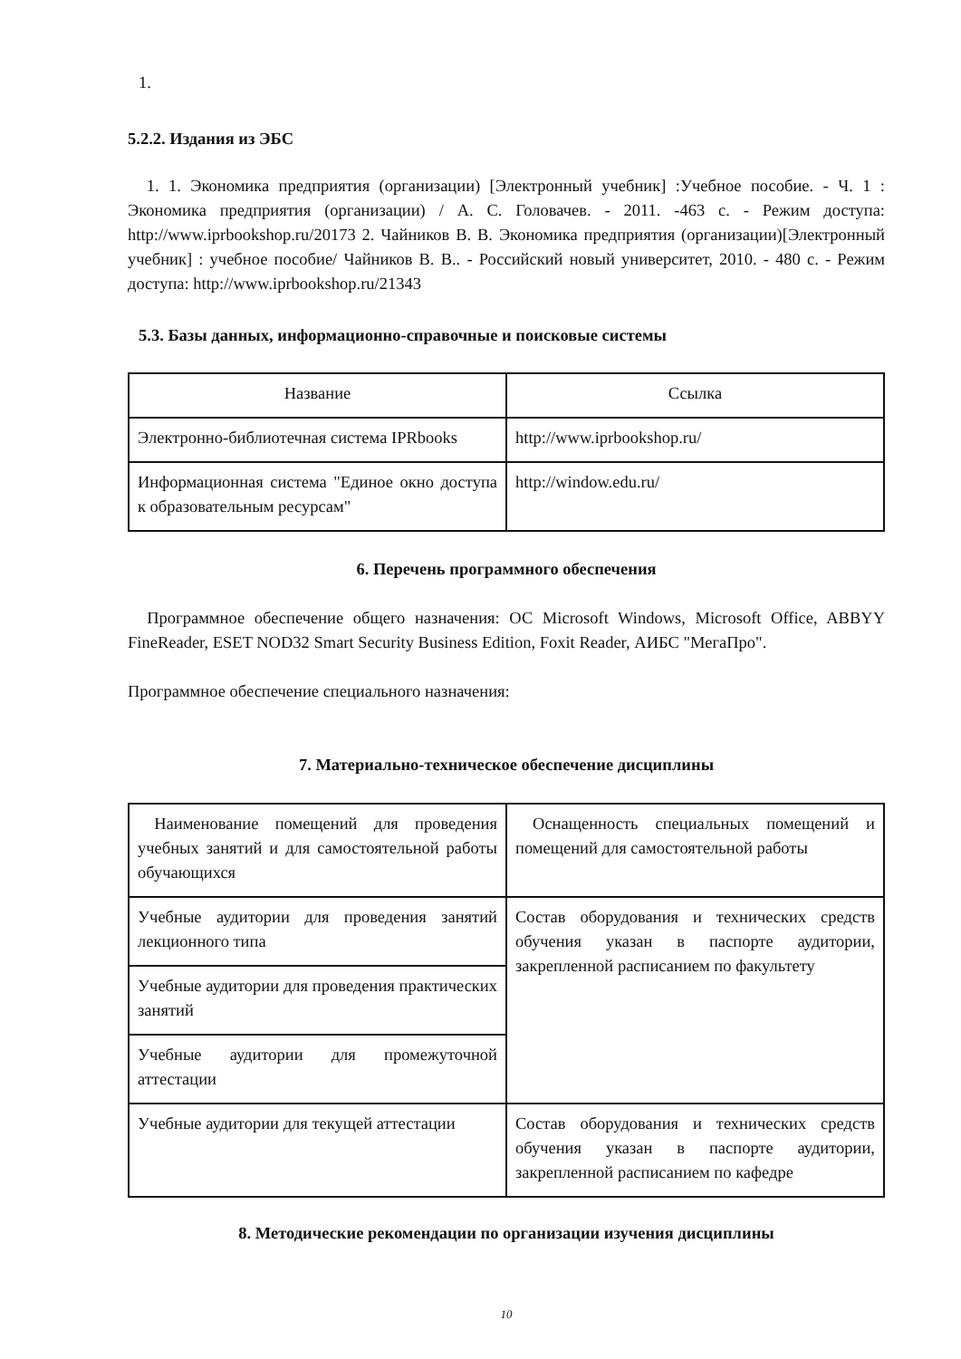1.
5.2.2. Издания из ЭБС
1. 1. Экономика предприятия (организации) [Электронный учебник] :Учебное пособие. - Ч. 1 : Экономика предприятия (организации) / А. С. Головачев. - 2011. -463 с. - Режим доступа: http://www.iprbookshop.ru/20173 2. Чайников В. В. Экономика предприятия (организации)[Электронный учебник] : учебное пособие/ Чайников В. В.. - Российский новый университет, 2010. - 480 с. - Режим доступа: http://www.iprbookshop.ru/21343
5.3. Базы данных, информационно-справочные и поисковые системы
| Название | Ссылка |
| --- | --- |
| Электронно-библиотечная система IPRbooks | http://www.iprbookshop.ru/ |
| Информационная система "Единое окно доступа к образовательным ресурсам" | http://window.edu.ru/ |
6. Перечень программного обеспечения
Программное обеспечение общего назначения: ОС Microsoft Windows, Microsoft Office, ABBYY FineReader, ESET NOD32 Smart Security Business Edition, Foxit Reader, АИБС "МегаПро".
Программное обеспечение специального назначения:
7. Материально-техническое обеспечение дисциплины
| Наименование помещений для проведения учебных занятий и для самостоятельной работы обучающихся | Оснащенность специальных помещений и помещений для самостоятельной работы |
| Учебные аудитории для проведения занятий лекционного типа | Состав оборудования и технических средств обучения указан в паспорте аудитории, закрепленной расписанием по факультету |
| Учебные аудитории для проведения практических занятий | |
| Учебные аудитории для промежуточной аттестации | |
| Учебные аудитории для текущей аттестации | Состав оборудования и технических средств обучения указан в паспорте аудитории, закрепленной расписанием по кафедре |
8. Методические рекомендации по организации изучения дисциплины
10